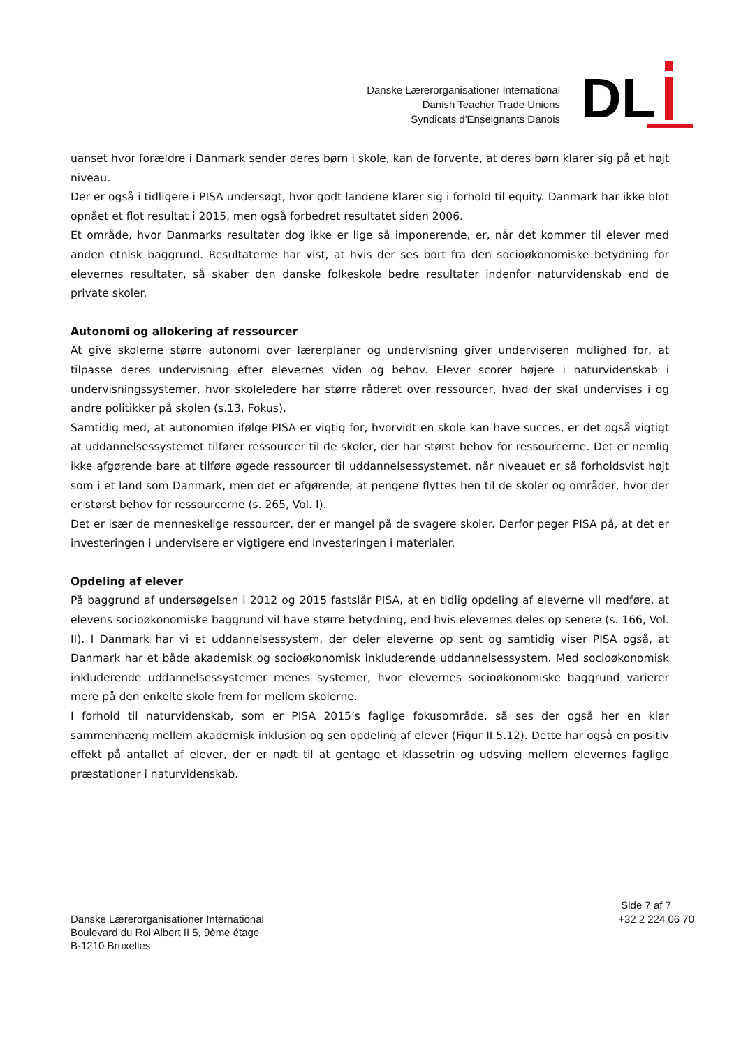Danske Lærerorganisationer International
Danish Teacher Trade Unions
Syndicats d'Enseignants Danois
DL
uanset hvor forældre i Danmark sender deres børn i skole, kan de forvente, at deres børn klarer sig på et højt niveau.
Der er også i tidligere i PISA undersøgt, hvor godt landene klarer sig i forhold til equity. Danmark har ikke blot opnået et flot resultat i 2015, men også forbedret resultatet siden 2006.
Et område, hvor Danmarks resultater dog ikke er lige så imponerende, er, når det kommer til elever med anden etnisk baggrund. Resultaterne har vist, at hvis der ses bort fra den socioøkonomiske betydning for elevernes resultater, så skaber den danske folkeskole bedre resultater indenfor naturvidenskab end de private skoler.
Autonomi og allokering af ressourcer
At give skolerne større autonomi over lærerplaner og undervisning giver underviseren mulighed for, at tilpasse deres undervisning efter elevernes viden og behov. Elever scorer højere i naturvidenskab i undervisningssystemer, hvor skoleledere har større råderet over ressourcer, hvad der skal undervises i og andre politikker på skolen (s.13, Fokus).
Samtidig med, at autonomien ifølge PISA er vigtig for, hvorvidt en skole kan have succes, er det også vigtigt at uddannelsessystemet tilfører ressourcer til de skoler, der har størst behov for ressourcerne. Det er nemlig ikke afgørende bare at tilføre øgede ressourcer til uddannelsessystemet, når niveauet er så forholdsvist højt som i et land som Danmark, men det er afgørende, at pengene flyttes hen til de skoler og områder, hvor der er størst behov for ressourcerne (s. 265, Vol. I).
Det er især de menneskelige ressourcer, der er mangel på de svagere skoler. Derfor peger PISA på, at det er investeringen i undervisere er vigtigere end investeringen i materialer.
Opdeling af elever
På baggrund af undersøgelsen i 2012 og 2015 fastslår PISA, at en tidlig opdeling af eleverne vil medføre, at elevens socioøkonomiske baggrund vil have større betydning, end hvis elevernes deles op senere (s. 166, Vol. II). I Danmark har vi et uddannelsessystem, der deler eleverne op sent og samtidig viser PISA også, at Danmark har et både akademisk og socioøkonomisk inkluderende uddannelsessystem. Med socioøkonomisk inkluderende uddannelsessystemer menes systemer, hvor elevernes socioøkonomiske baggrund varierer mere på den enkelte skole frem for mellem skolerne.
I forhold til naturvidenskab, som er PISA 2015’s faglige fokusområde, så ses der også her en klar sammenhæng mellem akademisk inklusion og sen opdeling af elever (Figur II.5.12). Dette har også en positiv effekt på antallet af elever, der er nødt til at gentage et klassetrin og udsving mellem elevernes faglige præstationer i naturvidenskab.
Side 7 af 7
Danske Lærerorganisationer International +32 2 224 06 70
Boulevard du Roi Albert II 5, 9ème étage
B-1210 Bruxelles